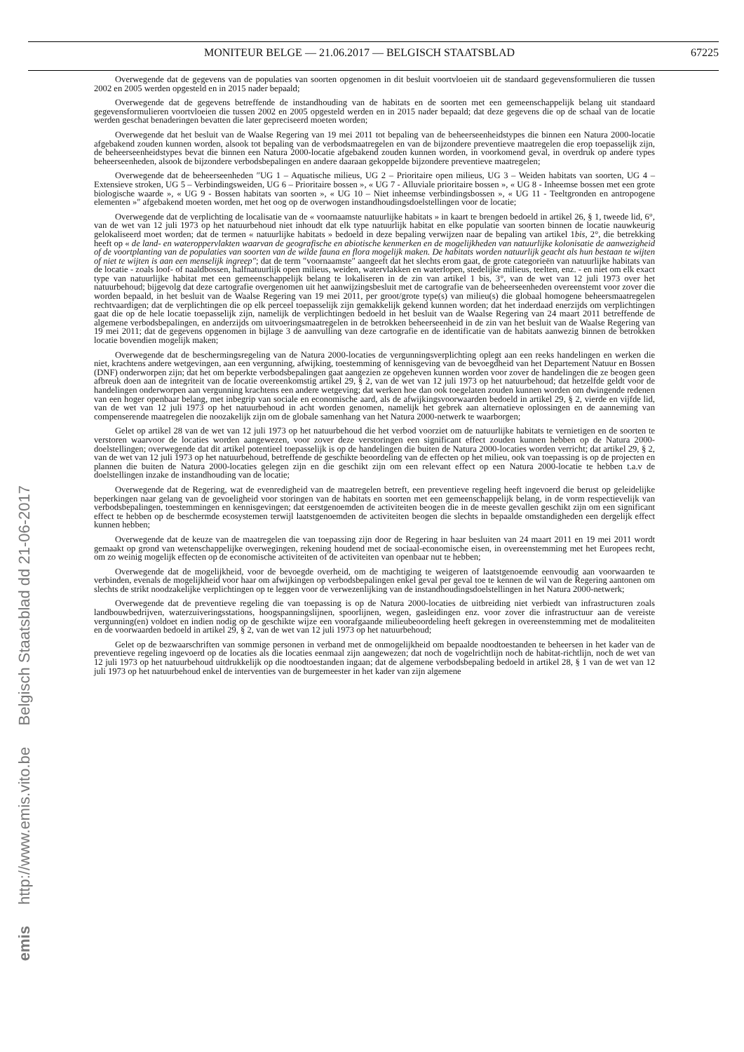MONITEUR BELGE — 21.06.2017 — BELGISCH STAATSBLAD 67225
Overwegende dat de gegevens van de populaties van soorten opgenomen in dit besluit voortvloeien uit de standaard gegevensformulieren die tussen 2002 en 2005 werden opgesteld en in 2015 nader bepaald;
Overwegende dat de gegevens betreffende de instandhouding van de habitats en de soorten met een gemeenschappelijk belang uit standaard gegevensformulieren voortvloeien die tussen 2002 en 2005 opgesteld werden en in 2015 nader bepaald; dat deze gegevens die op de schaal van de locatie werden geschat benaderingen bevatten die later gepreciseerd moeten worden;
Overwegende dat het besluit van de Waalse Regering van 19 mei 2011 tot bepaling van de beheerseenheidstypes die binnen een Natura 2000-locatie afgebakend zouden kunnen worden, alsook tot bepaling van de verbodsmaatregelen en van de bijzondere preventieve maatregelen die erop toepasselijk zijn, de beheerseenheidstypes bevat die binnen een Natura 2000-locatie afgebakend zouden kunnen worden, in voorkomend geval, in overdruk op andere types beheerseenheden, alsook de bijzondere verbodsbepalingen en andere daaraan gekoppelde bijzondere preventieve maatregelen;
Overwegende dat de beheerseenheden ″UG 1 – Aquatische milieus, UG 2 – Prioritaire open milieus, UG 3 – Weiden habitats van soorten, UG 4 – Extensieve stroken, UG 5 – Verbindingsweiden, UG 6 – Prioritaire bossen », « UG 7 - Alluviale prioritaire bossen », « UG 8 - Inheemse bossen met een grote biologische waarde », « UG 9 - Bossen habitats van soorten », « UG 10 – Niet inheemse verbindingsbossen », « UG 11 - Teeltgronden en antropogene elementen »″ afgebakend moeten worden, met het oog op de overwogen instandhoudingsdoelstellingen voor de locatie;
Overwegende dat de verplichting de localisatie van de « voornaamste natuurlijke habitats » in kaart te brengen bedoeld in artikel 26, § 1, tweede lid, 6°, van de wet van 12 juli 1973 op het natuurbehoud niet inhoudt dat elk type natuurlijk habitat en elke populatie van soorten binnen de locatie nauwkeurig gelokaliseerd moet worden; dat de termen « natuurlijke habitats » bedoeld in deze bepaling verwijzen naar de bepaling van artikel 1bis, 2°, die betrekking heeft op « de land- en wateroppervlakten waarvan de geografische en abiotische kenmerken en de mogelijkheden van natuurlijke kolonisatie de aanwezigheid of de voortplanting van de populaties van soorten van de wilde fauna en flora mogelijk maken. De habitats worden natuurlijk geacht als hun bestaan te wijten of niet te wijten is aan een menselijk ingreep″; dat de term ″voornaamste″ aangeeft dat het slechts erom gaat, de grote categorieën van natuurlijke habitats van de locatie - zoals loof- of naaldbossen, halfnatuurlijk open milieus, weiden, watervlakken en waterlopen, stedelijke milieus, teelten, enz. - en niet om elk exact type van natuurlijke habitat met een gemeenschappelijk belang te lokaliseren in de zin van artikel 1 bis, 3°, van de wet van 12 juli 1973 over het natuurbehoud; bijgevolg dat deze cartografie overgenomen uit het aanwijzingsbesluit met de cartografie van de beheerseenheden overeenstemt voor zover die worden bepaald, in het besluit van de Waalse Regering van 19 mei 2011, per groot/grote type(s) van milieu(s) die globaal homogene beheersmaatregelen rechtvaardigen; dat de verplichtingen die op elk perceel toepasselijk zijn gemakkelijk gekend kunnen worden; dat het inderdaad enerzijds om verplichtingen gaat die op de hele locatie toepasselijk zijn, namelijk de verplichtingen bedoeld in het besluit van de Waalse Regering van 24 maart 2011 betreffende de algemene verbodsbepalingen, en anderzijds om uitvoeringsmaatregelen in de betrokken beheerseenheid in de zin van het besluit van de Waalse Regering van 19 mei 2011; dat de gegevens opgenomen in bijlage 3 de aanvulling van deze cartografie en de identificatie van de habitats aanwezig binnen de betrokken locatie bovendien mogelijk maken;
Overwegende dat de beschermingsregeling van de Natura 2000-locaties de vergunningsverplichting oplegt aan een reeks handelingen en werken die niet, krachtens andere wetgevingen, aan een vergunning, afwijking, toestemming of kennisgeving van de bevoegdheid van het Departement Natuur en Bossen (DNF) onderworpen zijn; dat het om beperkte verbodsbepalingen gaat aangezien ze opgeheven kunnen worden voor zover de handelingen die ze beogen geen afbreuk doen aan de integriteit van de locatie overeenkomstig artikel 29, § 2, van de wet van 12 juli 1973 op het natuurbehoud; dat hetzelfde geldt voor de handelingen onderworpen aan vergunning krachtens een andere wetgeving; dat werken hoe dan ook toegelaten zouden kunnen worden om dwingende redenen van een hoger openbaar belang, met inbegrip van sociale en economische aard, als de afwijkingsvoorwaarden bedoeld in artikel 29, § 2, vierde en vijfde lid, van de wet van 12 juli 1973 op het natuurbehoud in acht worden genomen, namelijk het gebrek aan alternatieve oplossingen en de aanneming van compenserende maatregelen die noozakelijk zijn om de globale samenhang van het Natura 2000-netwerk te waarborgen;
Gelet op artikel 28 van de wet van 12 juli 1973 op het natuurbehoud die het verbod voorziet om de natuurlijke habitats te vernietigen en de soorten te verstoren waarvoor de locaties worden aangewezen, voor zover deze verstoringen een significant effect zouden kunnen hebben op de Natura 2000-doelstellingen; overwegende dat dit artikel potentieel toepasselijk is op de handelingen die buiten de Natura 2000-locaties worden verricht; dat artikel 29, § 2, van de wet van 12 juli 1973 op het natuurbehoud, betreffende de geschikte beoordeling van de effecten op het milieu, ook van toepassing is op de projecten en plannen die buiten de Natura 2000-locaties gelegen zijn en die geschikt zijn om een relevant effect op een Natura 2000-locatie te hebben t.a.v de doelstellingen inzake de instandhouding van de locatie;
Overwegende dat de Regering, wat de evenredigheid van de maatregelen betreft, een preventieve regeling heeft ingevoerd die berust op geleidelijke beperkingen naar gelang van de gevoeligheid voor storingen van de habitats en soorten met een gemeenschappelijk belang, in de vorm respectievelijk van verbodsbepalingen, toestemmingen en kennisgevingen; dat eerstgenoemden de activiteiten beogen die in de meeste gevallen geschikt zijn om een significant effect te hebben op de beschermde ecosystemen terwijl laatstgenoemden de activiteiten beogen die slechts in bepaalde omstandigheden een dergelijk effect kunnen hebben;
Overwegende dat de keuze van de maatregelen die van toepassing zijn door de Regering in haar besluiten van 24 maart 2011 en 19 mei 2011 wordt gemaakt op grond van wetenschappelijke overwegingen, rekening houdend met de sociaal-economische eisen, in overeenstemming met het Europees recht, om zo weinig mogelijk effecten op de economische activiteiten of de activiteiten van openbaar nut te hebben;
Overwegende dat de mogelijkheid, voor de bevoegde overheid, om de machtiging te weigeren of laatstgenoemde eenvoudig aan voorwaarden te verbinden, evenals de mogelijkheid voor haar om afwijkingen op verbodsbepalingen enkel geval per geval toe te kennen de wil van de Regering aantonen om slechts de strikt noodzakelijke verplichtingen op te leggen voor de verwezenlijking van de instandhoudingsdoelstellingen in het Natura 2000-netwerk;
Overwegende dat de preventieve regeling die van toepassing is op de Natura 2000-locaties de uitbreiding niet verbiedt van infrastructuren zoals landbouwbedrijven, waterzuiveringsstations, hoogspanningslijnen, spoorlijnen, wegen, gasleidingen enz. voor zover die infrastructuur aan de vereiste vergunning(en) voldoet en indien nodig op de geschikte wijze een voorafgaande milieubeoordeling heeft gekregen in overeenstemming met de modaliteiten en de voorwaarden bedoeld in artikel 29, § 2, van de wet van 12 juli 1973 op het natuurbehoud;
Gelet op de bezwaarschriften van sommige personen in verband met de onmogelijkheid om bepaalde noodtoestanden te beheersen in het kader van de preventieve regeling ingevoerd op de locaties als die locaties eenmaal zijn aangewezen; dat noch de vogelrichtlijn noch de habitat-richtlijn, noch de wet van 12 juli 1973 op het natuurbehoud uitdrukkelijk op die noodtoestanden ingaan; dat de algemene verbodsbepaling bedoeld in artikel 28, § 1 van de wet van 12 juli 1973 op het natuurbehoud enkel de interventies van de burgemeester in het kader van zijn algemene
Belgisch Staatsblad dd 21-06-2017
http://www.emis.vito.be
emis